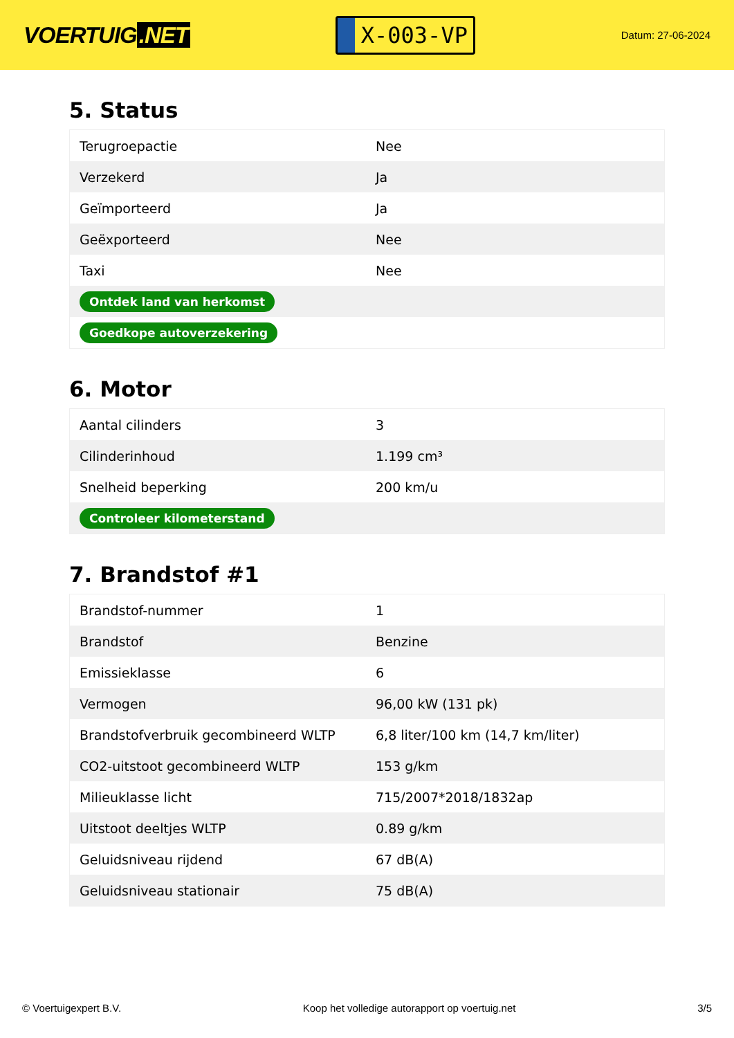VOERTUIG.NET
X-003-VP
Datum: 27-06-2024
5. Status
| Terugroepactie | Nee |
| Verzekerd | Ja |
| Geïmporteerd | Ja |
| Geëxporteerd | Nee |
| Taxi | Nee |
| Ontdek land van herkomst | |
| Goedkope autoverzekering | |
6. Motor
| Aantal cilinders | 3 |
| Cilinderinhoud | 1.199 cm³ |
| Snelheid beperking | 200 km/u |
| Controleer kilometerstand | |
7. Brandstof #1
| Brandstof-nummer | 1 |
| Brandstof | Benzine |
| Emissieklasse | 6 |
| Vermogen | 96,00 kW (131 pk) |
| Brandstofverbruik gecombineerd WLTP | 6,8 liter/100 km (14,7 km/liter) |
| CO2-uitstoot gecombineerd WLTP | 153 g/km |
| Milieuklasse licht | 715/2007*2018/1832ap |
| Uitstoot deeltjes WLTP | 0.89 g/km |
| Geluidsniveau rijdend | 67 dB(A) |
| Geluidsniveau stationair | 75 dB(A) |
© Voertuigexpert B.V. Koop het volledige autorapport op voertuig.net 3/5